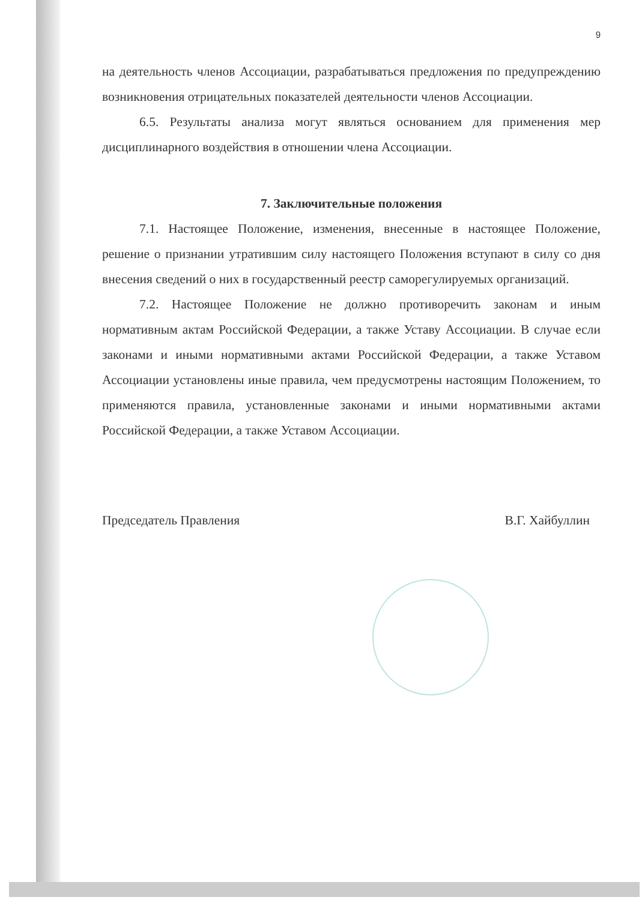9
на деятельность членов Ассоциации, разрабатываться предложения по предупреждению возникновения отрицательных показателей деятельности членов Ассоциации.
6.5. Результаты анализа могут являться основанием для применения мер дисциплинарного воздействия в отношении члена Ассоциации.
7. Заключительные положения
7.1. Настоящее Положение, изменения, внесенные в настоящее Положение, решение о признании утратившим силу настоящего Положения вступают в силу со дня внесения сведений о них в государственный реестр саморегулируемых организаций.
7.2. Настоящее Положение не должно противоречить законам и иным нормативным актам Российской Федерации, а также Уставу Ассоциации. В случае если законами и иными нормативными актами Российской Федерации, а также Уставом Ассоциации установлены иные правила, чем предусмотрены настоящим Положением, то применяются правила, установленные законами и иными нормативными актами Российской Федерации, а также Уставом Ассоциации.
Председатель Правления В.Г. Хайбуллин